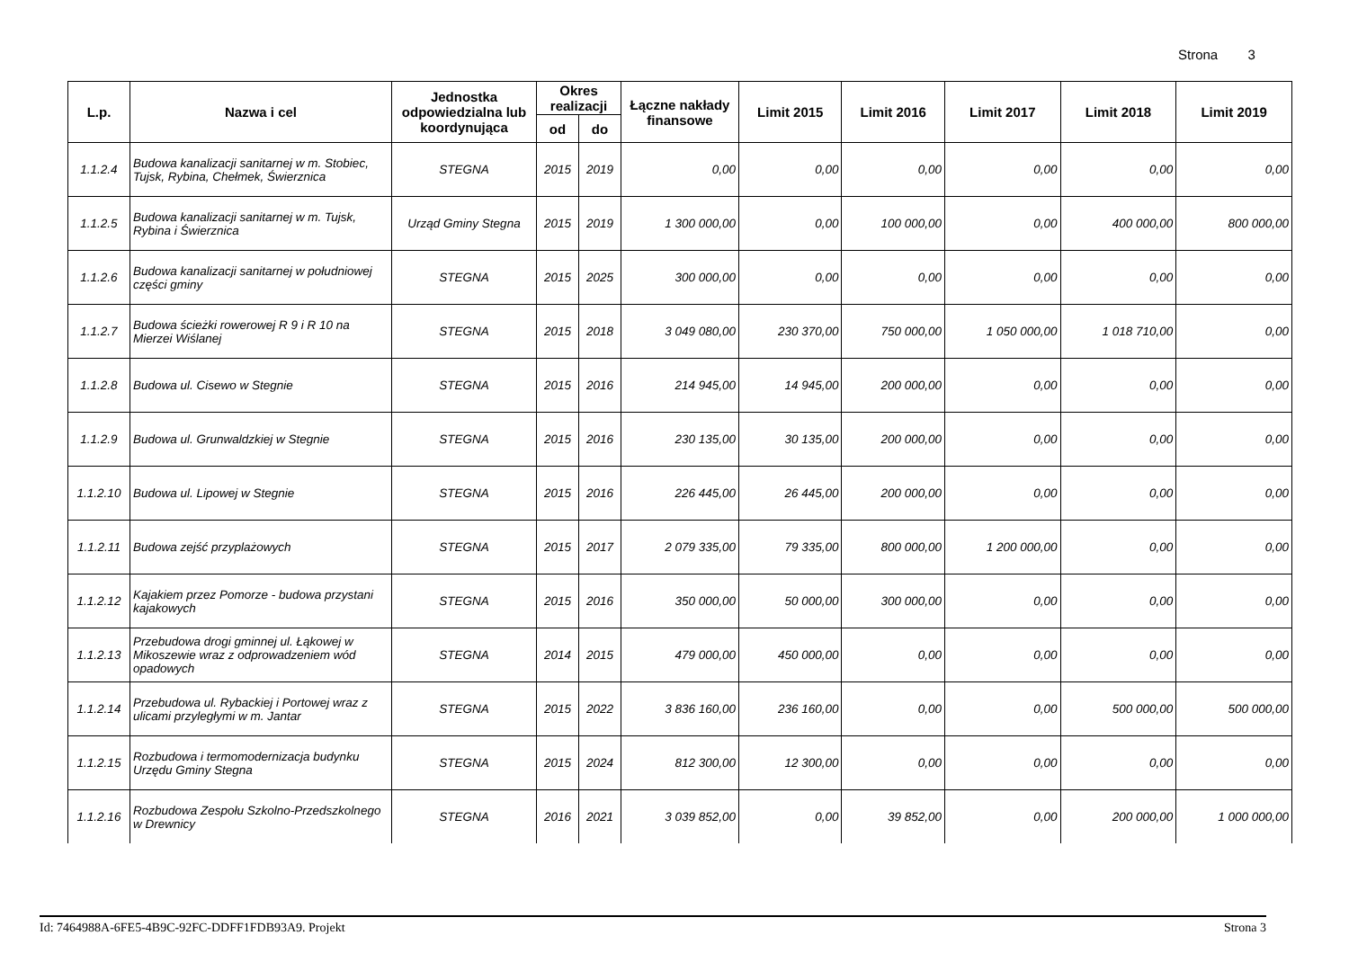Strona 3
| L.p. | Nazwa i cel | Jednostka odpowiedzialna lub koordynująca | Okres realizacji | | Łączne nakłady finansowe | Limit 2015 | Limit 2016 | Limit 2017 | Limit 2018 | Limit 2019 |
| --- | --- | --- | --- | --- | --- | --- | --- | --- | --- | --- |
| | | | od | do | | | | | | |
| 1.1.2.4 | Budowa kanalizacji sanitarnej w m. Stobiec, Tujsk, Rybina, Chełmek, Świerznica | STEGNA | 2015 | 2019 | 0,00 | 0,00 | 0,00 | 0,00 | 0,00 | 0,00 |
| 1.1.2.5 | Budowa kanalizacji sanitarnej w m. Tujsk, Rybina i Świerznica | Urząd Gminy Stegna | 2015 | 2019 | 1 300 000,00 | 0,00 | 100 000,00 | 0,00 | 400 000,00 | 800 000,00 |
| 1.1.2.6 | Budowa kanalizacji sanitarnej w południowej części gminy | STEGNA | 2015 | 2025 | 300 000,00 | 0,00 | 0,00 | 0,00 | 0,00 | 0,00 |
| 1.1.2.7 | Budowa ścieżki rowerowej R 9 i R 10 na Mierzei Wiślanej | STEGNA | 2015 | 2018 | 3 049 080,00 | 230 370,00 | 750 000,00 | 1 050 000,00 | 1 018 710,00 | 0,00 |
| 1.1.2.8 | Budowa ul. Cisewo w Stegnie | STEGNA | 2015 | 2016 | 214 945,00 | 14 945,00 | 200 000,00 | 0,00 | 0,00 | 0,00 |
| 1.1.2.9 | Budowa ul. Grunwaldzkiej w Stegnie | STEGNA | 2015 | 2016 | 230 135,00 | 30 135,00 | 200 000,00 | 0,00 | 0,00 | 0,00 |
| 1.1.2.10 | Budowa ul. Lipowej w Stegnie | STEGNA | 2015 | 2016 | 226 445,00 | 26 445,00 | 200 000,00 | 0,00 | 0,00 | 0,00 |
| 1.1.2.11 | Budowa zejść przyplażowych | STEGNA | 2015 | 2017 | 2 079 335,00 | 79 335,00 | 800 000,00 | 1 200 000,00 | 0,00 | 0,00 |
| 1.1.2.12 | Kajakiem przez Pomorze - budowa przystani kajakowych | STEGNA | 2015 | 2016 | 350 000,00 | 50 000,00 | 300 000,00 | 0,00 | 0,00 | 0,00 |
| 1.1.2.13 | Przebudowa drogi gminnej ul. Łąkowej w Mikoszewie wraz z odprowadzeniem wód opadowych | STEGNA | 2014 | 2015 | 479 000,00 | 450 000,00 | 0,00 | 0,00 | 0,00 | 0,00 |
| 1.1.2.14 | Przebudowa ul. Rybackiej i Portowej wraz z ulicami przyległymi w m. Jantar | STEGNA | 2015 | 2022 | 3 836 160,00 | 236 160,00 | 0,00 | 0,00 | 500 000,00 | 500 000,00 |
| 1.1.2.15 | Rozbudowa i termomodernizacja budynku Urzędu Gminy Stegna | STEGNA | 2015 | 2024 | 812 300,00 | 12 300,00 | 0,00 | 0,00 | 0,00 | 0,00 |
| 1.1.2.16 | Rozbudowa Zespołu Szkolno-Przedszkolnego w Drewnicy | STEGNA | 2016 | 2021 | 3 039 852,00 | 0,00 | 39 852,00 | 0,00 | 200 000,00 | 1 000 000,00 |
Id: 7464988A-6FE5-4B9C-92FC-DDFF1FDB93A9. Projekt Strona 3